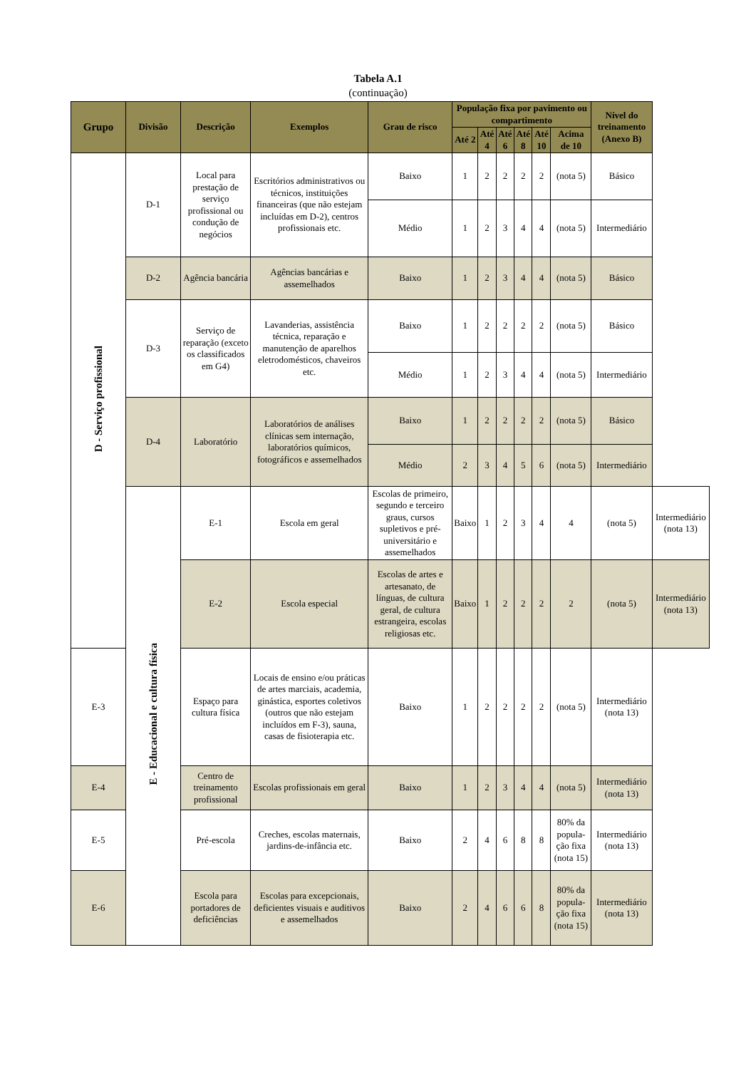Tabela A.1
(continuação)
| Grupo | Divisão | Descrição | Exemplos | Grau de risco | População fixa por pavimento ou compartimento | | | | | | Nível do treinamento (Anexo B) | |
| --- | --- | --- | --- | --- | --- | --- | --- | --- | --- | --- | --- | --- |
| | | | | | Até 2 | Até 4 | Até 6 | Até 8 | Até 10 | Acima de 10 | | |
| D - Serviço profissional | D-1 | Local para prestação de serviço profissional ou condução de negócios | Escritórios administrativos ou técnicos, instituições financeiras (que não estejam incluídas em D-2), centros profissionais etc. | Baixo | 1 | 2 | 2 | 2 | 2 | (nota 5) | Básico | |
| | | | | Médio | 1 | 2 | 3 | 4 | 4 | (nota 5) | Intermediário | |
| | D-2 | Agência bancária | Agências bancárias e assemelhados | Baixo | 1 | 2 | 3 | 4 | 4 | (nota 5) | Básico | |
| | D-3 | Serviço de reparação (exceto os classificados em G4) | Lavanderias, assistência técnica, reparação e manutenção de aparelhos eletrodomésticos, chaveiros etc. | Baixo | 1 | 2 | 2 | 2 | 2 | (nota 5) | Básico | |
| | | | | Médio | 1 | 2 | 3 | 4 | 4 | (nota 5) | Intermediário | |
| | D-4 | Laboratório | Laboratórios de análises clínicas sem internação, laboratórios químicos, fotográficos e assemelhados | Baixo | 1 | 2 | 2 | 2 | 2 | (nota 5) | Básico | |
| | | | | Médio | 2 | 3 | 4 | 5 | 6 | (nota 5) | Intermediário | |
| | E - Educacional e cultura física | E-1 | Escola em geral | Escolas de primeiro, segundo e terceiro graus, cursos supletivos e pré-universitário e assemelhados | Baixo | 1 | 2 | 3 | 4 | 4 | (nota 5) | Intermediário (nota 13) |
| | | E-2 | Escola especial | Escolas de artes e artesanato, de línguas, de cultura geral, de cultura estrangeira, escolas religiosas etc. | Baixo | 1 | 2 | 2 | 2 | 2 | (nota 5) | Intermediário (nota 13) |
| E-3 | | Espaço para cultura física | Locais de ensino e/ou práticas de artes marciais, academia, ginástica, esportes coletivos (outros que não estejam incluídos em F-3), sauna, casas de fisioterapia etc. | Baixo | 1 | 2 | 2 | 2 | 2 | (nota 5) | Intermediário (nota 13) | |
| E-4 | | Centro de treinamento profissional | Escolas profissionais em geral | Baixo | 1 | 2 | 3 | 4 | 4 | (nota 5) | Intermediário (nota 13) | |
| E-5 | | Pré-escola | Creches, escolas maternais, jardins-de-infância etc. | Baixo | 2 | 4 | 6 | 8 | 8 | 80% da popula-ção fixa (nota 15) | Intermediário (nota 13) | |
| E-6 | | Escola para portadores de deficiências | Escolas para excepcionais, deficientes visuais e auditivos e assemelhados | Baixo | 2 | 4 | 6 | 6 | 8 | 80% da popula-ção fixa (nota 15) | Intermediário (nota 13) | |